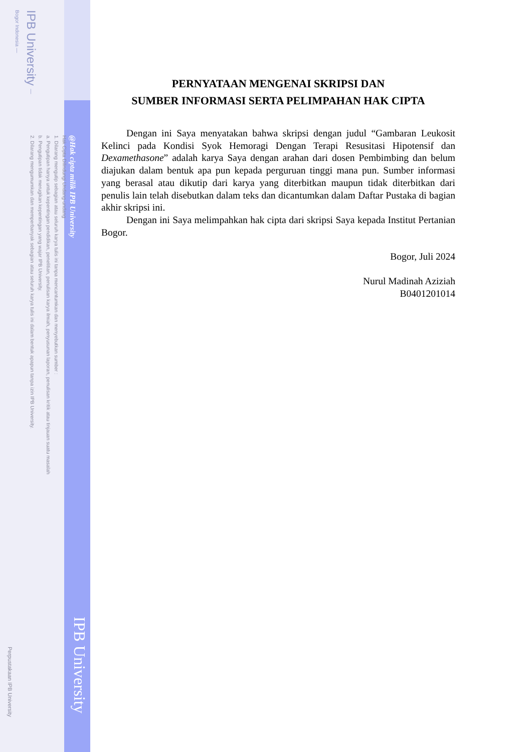IPB University — Bogor Indonesia —
Hak Cipta Dilindungi Undang-undang
1. Dilarang mengutip sebagian atau seluruh karya tulis ini tanpa mencantumkan dan menyebutkan sumber :
a. Pengutipan hanya untuk kepentingan pendidikan, penelitian, penulisan karya ilmiah, penyusunan laporan, penulisan kritik atau tinjauan suatu masalah
b. Pengutipan tidak merugikan kepentingan yang wajar IPB University.
2. Dilarang mengumumkan dan memperbanyak sebagian atau seluruh karya tulis ini dalam bentuk apapun tanpa izin IPB University.
@Hak cipta milik IPB University
IPB University
Perpustakaan IPB University
PERNYATAAN MENGENAI SKRIPSI DAN
SUMBER INFORMASI SERTA PELIMPAHAN HAK CIPTA
Dengan ini Saya menyatakan bahwa skripsi dengan judul “Gambaran Leukosit Kelinci pada Kondisi Syok Hemoragi Dengan Terapi Resusitasi Hipotensif dan Dexamethasone” adalah karya Saya dengan arahan dari dosen Pembimbing dan belum diajukan dalam bentuk apa pun kepada perguruan tinggi mana pun. Sumber informasi yang berasal atau dikutip dari karya yang diterbitkan maupun tidak diterbitkan dari penulis lain telah disebutkan dalam teks dan dicantumkan dalam Daftar Pustaka di bagian akhir skripsi ini.
Dengan ini Saya melimpahkan hak cipta dari skripsi Saya kepada Institut Pertanian Bogor.
Bogor, Juli 2024
Nurul Madinah Aziziah
B0401201014